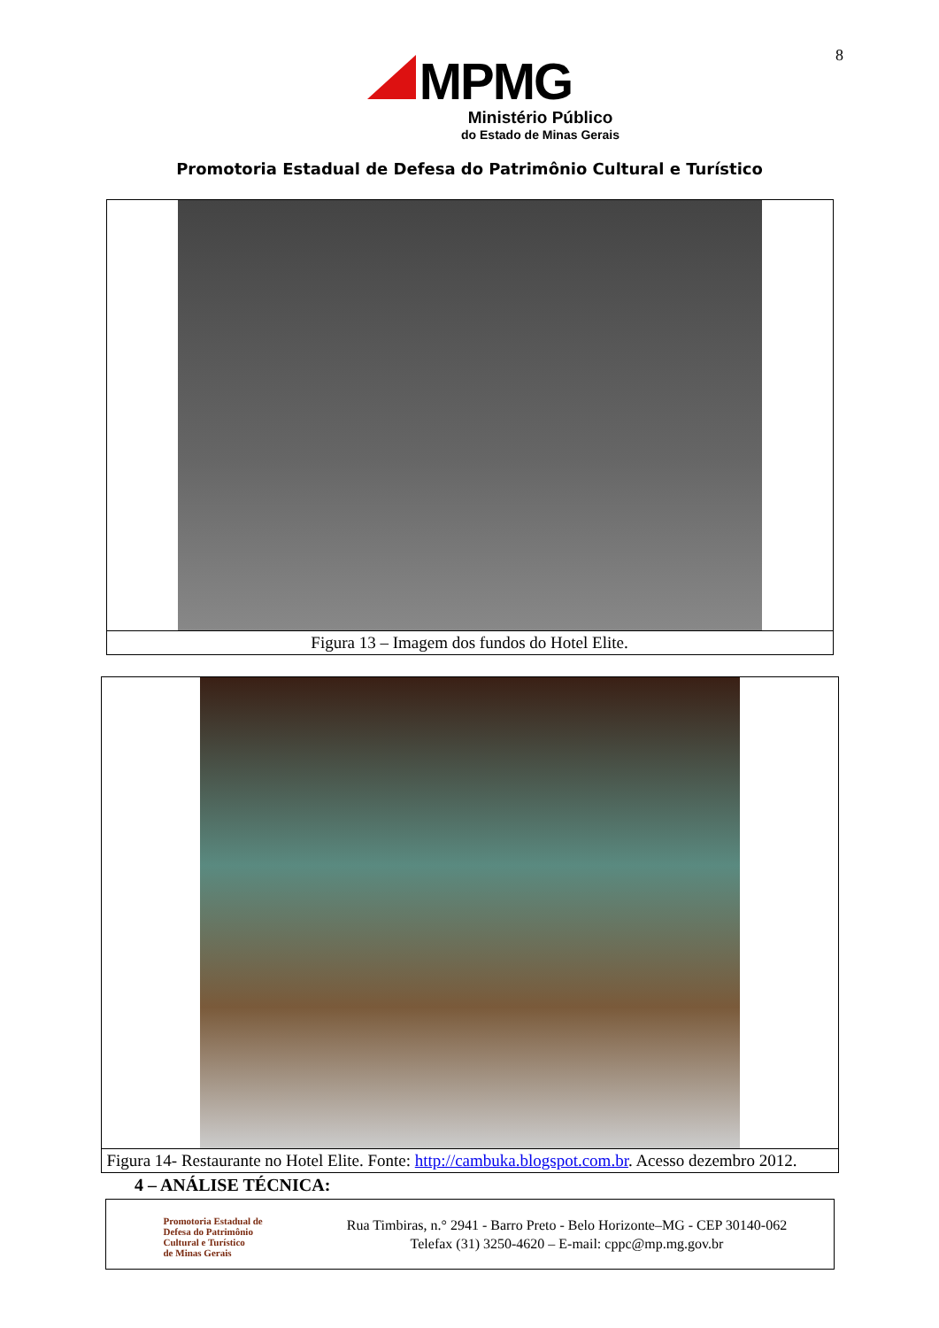8
MPMG
Ministério Público
do Estado de Minas Gerais
Promotoria Estadual de Defesa do Patrimônio Cultural e Turístico
Figura 13 – Imagem dos fundos do Hotel Elite.
Figura 14- Restaurante no Hotel Elite. Fonte: http://cambuka.blogspot.com.br. Acesso dezembro 2012.
4 – ANÁLISE TÉCNICA:
Promotoria Estadual de
Defesa do Patrimônio
Cultural e Turístico
de Minas Gerais
Rua Timbiras, n.° 2941 - Barro Preto - Belo Horizonte–MG - CEP 30140-062
Telefax (31) 3250-4620 – E-mail: cppc@mp.mg.gov.br